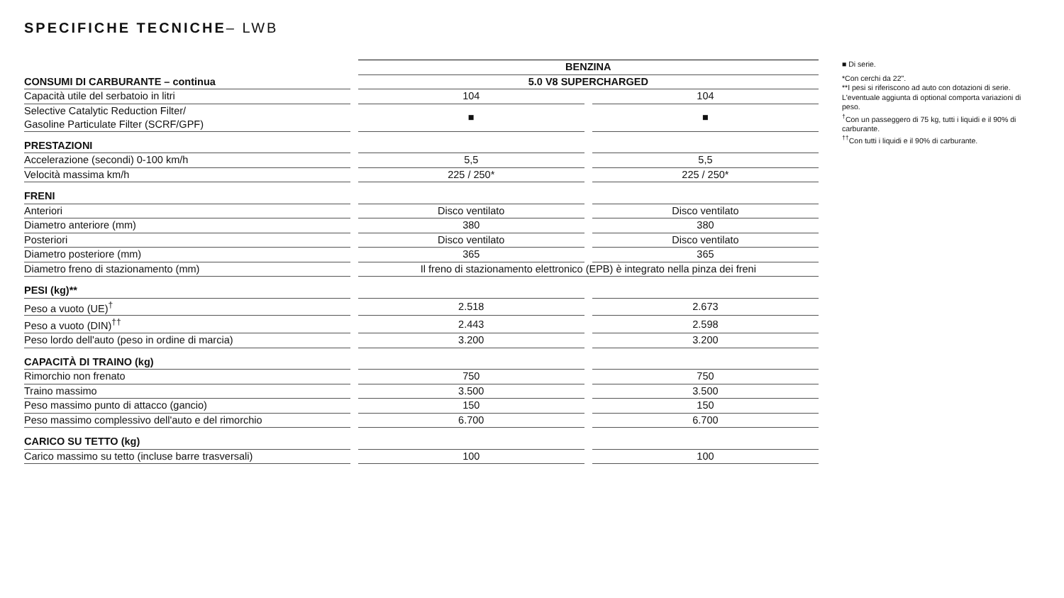SPECIFICHE TECNICHE– LWB
| | BENZINA | |
| CONSUMI DI CARBURANTE – continua | 5.0 V8 SUPERCHARGED | |
| Capacità utile del serbatoio in litri | 104 | 104 |
| Selective Catalytic Reduction Filter/ Gasoline Particulate Filter (SCRF/GPF) | ■ | ■ |
| PRESTAZIONI | | |
| Accelerazione (secondi) 0-100 km/h | 5,5 | 5,5 |
| Velocità massima km/h | 225 / 250* | 225 / 250* |
| FRENI | | |
| Anteriori | Disco ventilato | Disco ventilato |
| Diametro anteriore (mm) | 380 | 380 |
| Posteriori | Disco ventilato | Disco ventilato |
| Diametro posteriore (mm) | 365 | 365 |
| Diametro freno di stazionamento (mm) | Il freno di stazionamento elettronico (EPB) è integrato nella pinza dei freni | |
| PESI (kg)** | | |
| Peso a vuoto (UE)<sup>†</sup> | 2.518 | 2.673 |
| Peso a vuoto (DIN)<sup>††</sup> | 2.443 | 2.598 |
| Peso lordo dell'auto (peso in ordine di marcia) | 3.200 | 3.200 |
| CAPACITÀ DI TRAINO (kg) | | |
| Rimorchio non frenato | 750 | 750 |
| Traino massimo | 3.500 | 3.500 |
| Peso massimo punto di attacco (gancio) | 150 | 150 |
| Peso massimo complessivo dell'auto e del rimorchio | 6.700 | 6.700 |
| CARICO SU TETTO (kg) | | |
| Carico massimo su tetto (incluse barre trasversali) | 100 | 100 |
■ Di serie.
*Con cerchi da 22".
**I pesi si riferiscono ad auto con dotazioni di serie. L'eventuale aggiunta di optional comporta variazioni di peso.
<sup>†</sup> Con un passeggero di 75 kg, tutti i liquidi e il 90% di carburante.
<sup>††</sup> Con tutti i liquidi e il 90% di carburante.